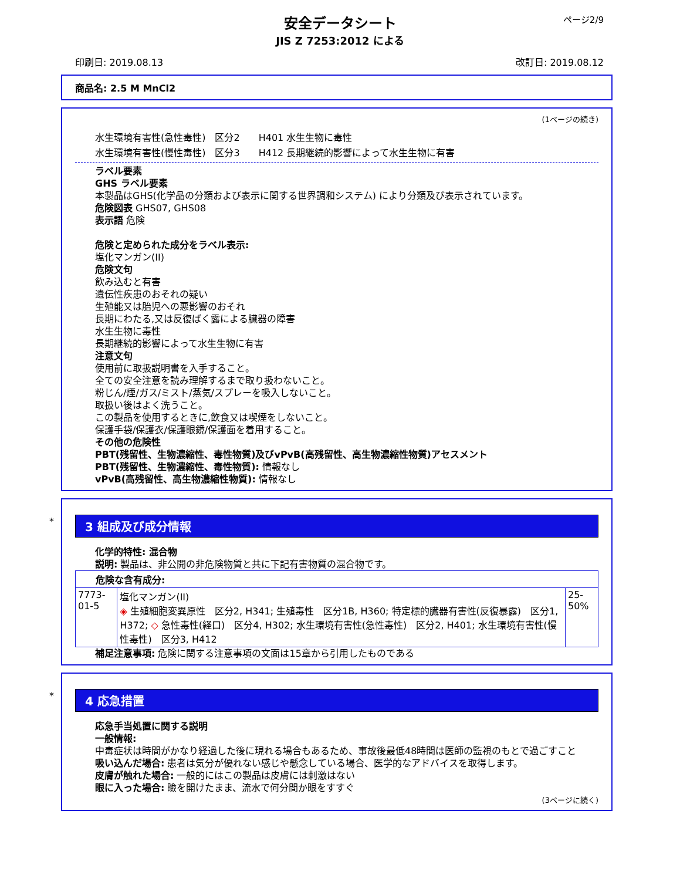ページ2/9
安全データシート
JIS Z 7253:2012 による
印刷日: 2019.08.13 改訂日: 2019.08.12
商品名: 2.5 M MnCl2
(1ページの続き)
水生環境有害性(急性毒性)　区分2　　H401 水生生物に毒性
水生環境有害性(慢性毒性)　区分3　　H412 長期継続的影響によって水生生物に有害
ラベル要素
GHS ラベル要素
本製品はGHS(化学品の分類および表示に関する世界調和システム) により分類及び表示されています。
危険図表 GHS07, GHS08
表示語 危険
危険と定められた成分をラベル表示:
塩化マンガン(II)
危険文句
飲み込むと有害
遺伝性疾患のおそれの疑い
生殖能又は胎児への悪影響のおそれ
長期にわたる,又は反復ばく露による臓器の障害
水生生物に毒性
長期継続的影響によって水生生物に有害
注意文句
使用前に取扱説明書を入手すること。
全ての安全注意を読み理解するまで取り扱わないこと。
粉じん/煙/ガス/ミスト/蒸気/スプレーを吸入しないこと。
取扱い後はよく洗うこと。
この製品を使用するときに,飲食又は喫煙をしないこと。
保護手袋/保護衣/保護眼鏡/保護面を着用すること。
その他の危険性
PBT(残留性、生物濃縮性、毒性物質)及びvPvB(高残留性、高生物濃縮性物質)アセスメント
PBT(残留性、生物濃縮性、毒性物質): 情報なし
vPvB(高残留性、高生物濃縮性物質): 情報なし
*
3 組成及び成分情報
化学的特性: 混合物
説明: 製品は、非公開の非危険物質と共に下記有害物質の混合物です。
| 危険な含有成分: | | |
| 7773-01-5 | 塩化マンガン(II) ◈ 生殖細胞変異原性 区分2, H341; 生殖毒性 区分1B, H360; 特定標的臓器有害性(反復暴露) 区分1, H372; ◇ 急性毒性(経口) 区分4, H302; 水生環境有害性(急性毒性) 区分2, H401; 水生環境有害性(慢性毒性) 区分3, H412 | 25-50% |
補足注意事項: 危険に関する注意事項の文面は15章から引用したものである
*
4 応急措置
応急手当処置に関する説明
一般情報:
中毒症状は時間がかなり経過した後に現れる場合もあるため、事故後最低48時間は医師の監視のもとで過ごすこと
吸い込んだ場合: 患者は気分が優れない感じや懸念している場合、医学的なアドバイスを取得します。
皮膚が触れた場合: 一般的にはこの製品は皮膚には刺激はない
眼に入った場合: 瞼を開けたまま、流水で何分間か眼をすすぐ
(3ページに続く)